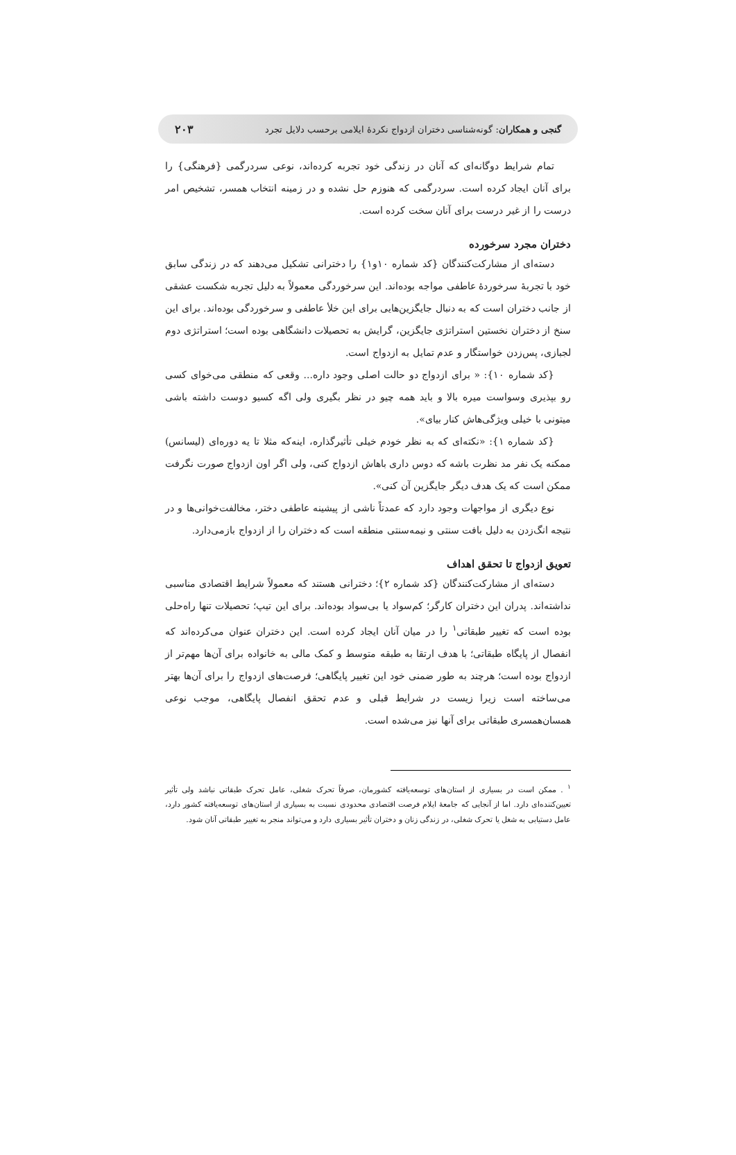گنجی و همکاران: گونه‌شناسی دختران ازدواج نکردهٔ ایلامی برحسب دلایل تجرد ۲۰۳
تمام شرایط دوگانه‌ای که آنان در زندگی خود تجربه کرده‌اند، نوعی سردرگمی {فرهنگی} را برای آنان ایجاد کرده است. سردرگمی که هنوزم حل نشده و در زمینه انتخاب همسر، تشخیص امر درست را از غیر درست برای آنان سخت کرده است.
دختران مجرد سرخورده
دسته‌ای از مشارکت‌کنندگان {کد شماره ۱۰و۱} را دخترانی تشکیل می‌دهند که در زندگی سابق خود با تجربهٔ سرخوردهٔ عاطفی مواجه بوده‌اند. این سرخوردگی معمولاً به دلیل تجربه شکست عشقی از جانب دختران است که به دنبال جایگزین‌هایی برای این خلأ عاطفی و سرخوردگی بوده‌اند. برای این سنخ از دختران نخستین استراتژی جایگزین، گرایش به تحصیلات دانشگاهی بوده است؛ استراتژی دوم لجبازی، پس‌زدن خواستگار و عدم تمایل به ازدواج است.
{کد شماره ۱۰}: « برای ازدواج دو حالت اصلی وجود داره... وقعی که منطقی می‌خوای کسی رو بپذیری وسواست میره بالا و باید همه چیو در نظر بگیری ولی اگه کسیو دوست داشته باشی میتونی با خیلی ویژگی‌هاش کنار بیای».
{کد شماره ۱}: «نکته‌ای که به نظر خودم خیلی تأثیرگذاره، اینه‌که مثلا تا یه دوره‌ای (لیسانس) ممکنه یک نفر مد نظرت باشه که دوس داری باهاش ازدواج کنی، ولی اگر اون ازدواج صورت نگرفت ممکن است که یک هدف دیگر جایگزین آن کنی».
نوع دیگری از مواجهات وجود دارد که عمدتاً ناشی از پیشینه عاطفی دختر، مخالفت‌خوانی‌ها و در نتیجه انگ‌زدن به دلیل بافت سنتی و نیمه‌سنتی منطقه است که دختران را از ازدواج بازمی‌دارد.
تعویق ازدواج تا تحقق اهداف
دسته‌ای از مشارکت‌کنندگان {کد شماره ۲}؛ دخترانی هستند که معمولاً شرایط اقتصادی مناسبی نداشته‌اند. پدران این دختران کارگر؛ کم‌سواد یا بی‌سواد بوده‌اند. برای این تیپ؛ تحصیلات تنها راه‌حلی بوده است که تغییر طبقاتی<sup>۱</sup> را در میان آنان ایجاد کرده است. این دختران عنوان می‌کرده‌اند که انفصال از پایگاه طبقاتی؛ با هدف ارتقا به طبقه متوسط و کمک مالی به خانواده برای آن‌ها مهم‌تر از ازدواج بوده است؛ هرچند به طور ضمنی خود این تغییر پایگاهی؛ فرصت‌های ازدواج را برای آن‌ها بهتر می‌ساخته است زیرا زیست در شرایط قبلی و عدم تحقق انفصال پایگاهی، موجب نوعی همسان‌همسری طبقاتی برای آنها نیز می‌شده است.
<sup>۱</sup> . ممکن است در بسیاری از استان‌های توسعه‌یافته کشورمان، صرفاً تحرک شغلی، عامل تحرک طبقاتی نباشد ولی تأثیر تعیین‌کننده‌ای دارد. اما از آنجایی که جامعهٔ ایلام فرصت اقتصادی محدودی نسبت به بسیاری از استان‌های توسعه‌یافته کشور دارد، عامل دستیابی به شغل یا تحرک شغلی، در زندگی زنان و دختران تأثیر بسیاری دارد و می‌تواند منجر به تغییر طبقاتی آنان شود.